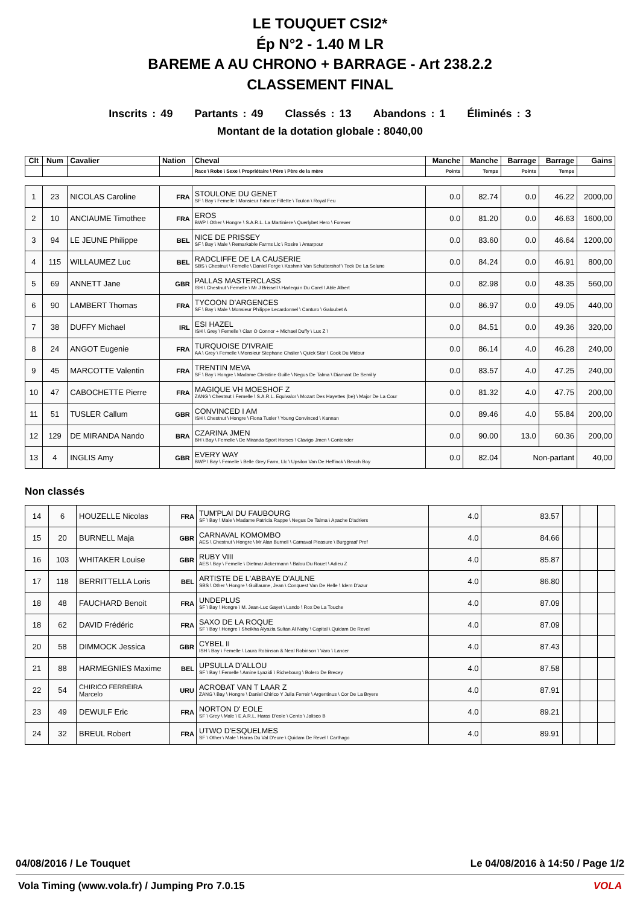LE TOUQUET CSI2*
Ép N°2 - 1.40 M LR
BAREME A AU CHRONO + BARRAGE - Art 238.2.2
CLASSEMENT FINAL
Inscrits : 49 Partants : 49 Classés : 13 Abandons : 1 Éliminés : 3
Montant de la dotation globale : 8040,00
| Clt | Num | Cavalier | Nation | Cheval | Manche | Manche | Barrage | Barrage | Gains |
| --- | --- | --- | --- | --- | --- | --- | --- | --- | --- |
| | | | | Race \ Robe \ Sexe \ Propriétaire \ Père \ Père de la mère | Points | Temps | Points | Temps | |
| 1 | 23 | NICOLAS Caroline | FRA | STOULONE DU GENET SF \ Bay \ Femelle \ Monsieur Fabrice Fillette \ Toulon \ Royal Feu | 0.0 | 82.74 | 0.0 | 46.22 | 2000,00 |
| 2 | 10 | ANCIAUME Timothee | FRA | EROS BWP \ Other \ Hongre \ S.A.R.L. La Martiniere \ Querlybet Hero \ Forever | 0.0 | 81.20 | 0.0 | 46.63 | 1600,00 |
| 3 | 94 | LE JEUNE Philippe | BEL | NICE DE PRISSEY SF \ Bay \ Male \ Remarkable Farms Llc \ Rosire \ Amarpour | 0.0 | 83.60 | 0.0 | 46.64 | 1200,00 |
| 4 | 115 | WILLAUMEZ Luc | BEL | RADCLIFFE DE LA CAUSERIE SBS \ Chestnut \ Femelle \ Daniel Forge \ Kashmir Van Schuttershof \ Teck De La Selune | 0.0 | 84.24 | 0.0 | 46.91 | 800,00 |
| 5 | 69 | ANNETT Jane | GBR | PALLAS MASTERCLASS ISH \ Chestnut \ Femelle \ Mr J Brissell \ Harlequin Du Carel \ Able Albert | 0.0 | 82.98 | 0.0 | 48.35 | 560,00 |
| 6 | 90 | LAMBERT Thomas | FRA | TYCOON D'ARGENCES SF \ Bay \ Male \ Monsieur Philippe Lecardonnel \ Canturo \ Galoubet A | 0.0 | 86.97 | 0.0 | 49.05 | 440,00 |
| 7 | 38 | DUFFY Michael | IRL | ESI HAZEL ISH \ Grey \ Femelle \ Cian O Connor + Michael Duffy \ Lux Z \ | 0.0 | 84.51 | 0.0 | 49.36 | 320,00 |
| 8 | 24 | ANGOT Eugenie | FRA | TURQUOISE D'IVRAIE AA \ Grey \ Femelle \ Monsieur Stephane Chalier \ Quick Star \ Cook Du Midour | 0.0 | 86.14 | 4.0 | 46.28 | 240,00 |
| 9 | 45 | MARCOTTE Valentin | FRA | TRENTIN MEVA SF \ Bay \ Hongre \ Madame Christine Guille \ Negus De Talma \ Diamant De Semilly | 0.0 | 83.57 | 4.0 | 47.25 | 240,00 |
| 10 | 47 | CABOCHETTE Pierre | FRA | MAGIQUE VH MOESHOF Z ZANG \ Chestnut \ Femelle \ S.A.R.L. Equivalor \ Mozart Des Hayettes (be) \ Major De La Cour | 0.0 | 81.32 | 4.0 | 47.75 | 200,00 |
| 11 | 51 | TUSLER Callum | GBR | CONVINCED I AM ISH \ Chestnut \ Hongre \ Fiona Tusler \ Young Convinced \ Kannan | 0.0 | 89.46 | 4.0 | 55.84 | 200,00 |
| 12 | 129 | DE MIRANDA Nando | BRA | CZARINA JMEN BH \ Bay \ Femelle \ De Miranda Sport Horses \ Clavigo Jmen \ Contender | 0.0 | 90.00 | 13.0 | 60.36 | 200,00 |
| 13 | 4 | INGLIS Amy | GBR | EVERY WAY BWP \ Bay \ Femelle \ Belle Grey Farm, Llc \ Upsilon Van De Heffinck \ Beach Boy | 0.0 | 82.04 | Non-partant | | 40,00 |
Non classés
| 14 | 6 | HOUZELLE Nicolas | FRA | TUM'PLAI DU FAUBOURG SF \ Bay \ Male \ Madame Patricia Rappe \ Negus De Talma \ Apache D'adriers | 4.0 | 83.57 | | | |
| 15 | 20 | BURNELL Maja | GBR | CARNAVAL KOMOMBO AES \ Chestnut \ Hongre \ Mr Alan Burnell \ Carnaval Pleasure \ Burggraaf Pref | 4.0 | 84.66 | | | |
| 16 | 103 | WHITAKER Louise | GBR | RUBY VIII AES \ Bay \ Femelle \ Dietmar Ackermann \ Balou Du Rouet \ Adieu Z | 4.0 | 85.87 | | | |
| 17 | 118 | BERRITTELLA Loris | BEL | ARTISTE DE L'ABBAYE D'AULNE SBS \ Other \ Hongre \ Guillaume, Jean \ Conquest Van De Helle \ Idem D'azur | 4.0 | 86.80 | | | |
| 18 | 48 | FAUCHARD Benoit | FRA | UNDEPLUS SF \ Bay \ Hongre \ M. Jean-Luc Gayet \ Lando \ Rox De La Touche | 4.0 | 87.09 | | | |
| 18 | 62 | DAVID Frédéric | FRA | SAXO DE LA ROQUE SF \ Bay \ Hongre \ Sheikha Alyazia Sultan Al Nahy \ Capital \ Quidam De Revel | 4.0 | 87.09 | | | |
| 20 | 58 | DIMMOCK Jessica | GBR | CYBEL II ISH \ Bay \ Femelle \ Laura Robinson & Neal Robinson \ Varo \ Lancer | 4.0 | 87.43 | | | |
| 21 | 88 | HARMEGNIES Maxime | BEL | UPSULLA D'ALLOU SF \ Bay \ Femelle \ Amine Lyazidi \ Richebourg \ Bolero De Brecey | 4.0 | 87.58 | | | |
| 22 | 54 | CHIRICO FERREIRA Marcelo | URU | ACROBAT VAN T LAAR Z ZANG \ Bay \ Hongre \ Daniel Chirico Y Julia Ferreir \ Argentinus \ Cor De La Bryere | 4.0 | 87.91 | | | |
| 23 | 49 | DEWULF Eric | FRA | NORTON D' EOLE SF \ Grey \ Male \ E.A.R.L. Haras D'eole \ Cento \ Jalisco B | 4.0 | 89.21 | | | |
| 24 | 32 | BREUL Robert | FRA | UTWO D'ESQUELMES SF \ Other \ Male \ Haras Du Val D'eure \ Quidam De Revel \ Carthago | 4.0 | 89.91 | | | |
04/08/2016 / Le Touquet Le 04/08/2016 à 14:50 / Page 1/2
Vola Timing (www.vola.fr) / Jumping Pro 7.0.15 VOLA